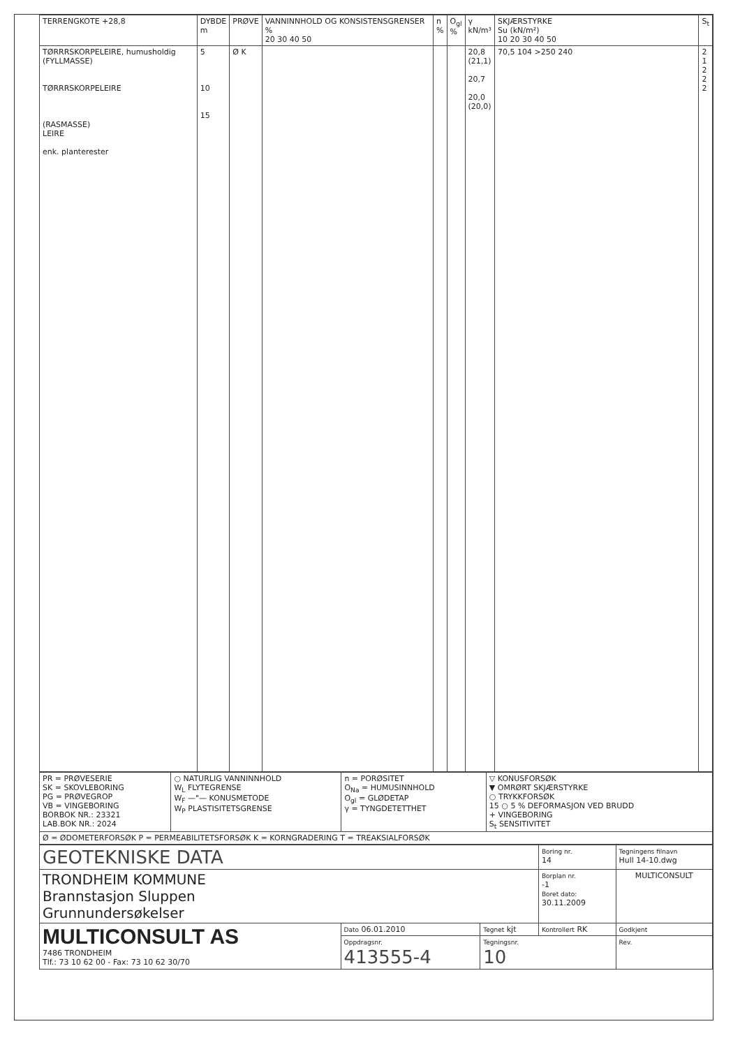| TERRENGKOTE +28,8 | DYBDE m | PRØVE | VANNINNHOLD OG KONSISTENSGRENSER % 20 30 40 50 | n % | O<sub>gl</sub> % | γ kN/m³ | SKJÆRSTYRKE Su (kN/m²) 10 20 30 40 50 | S<sub>t</sub> |
| TØRRRSKORPELEIRE, humusholdig (FYLLMASSE) TØRRRSKORPELEIRE (RASMASSE) LEIRE enk. planterester | 5 10 15 | Ø K | | | | 20,8 (21,1) 20,7 20,0 (20,0) | 70,5 104 >250 240 | 2 1 2 2 2 |
| PR = PRØVESERIE SK = SKOVLEBORING PG = PRØVEGROP VB = VINGEBORING BORBOK NR.: 23321 LAB.BOK NR.: 2024 | ○ NATURLIG VANNINNHOLD W<sub>L</sub> FLYTEGRENSE W<sub>F</sub> —"— KONUSMETODE W<sub>P</sub> PLASTISITETSGRENSE | n = PORØSITET O<sub>Na</sub> = HUMUSINNHOLD O<sub>gl</sub> = GLØDETAP γ = TYNGDETETTHET | ▽ KONUSFORSØK ▼ OMRØRT SKJÆRSTYRKE ○ TRYKKFORSØK 15 ○ 5 % DEFORMASJON VED BRUDD + VINGEBORING S<sub>t</sub> SENSITIVITET |
| Ø = ØDOMETERFORSØK P = PERMEABILITETSFORSØK K = KORNGRADERING T = TREAKSIALFORSØK | | | |
| GEOTEKNISKE DATA | | | Boring nr. 14 | Tegningens filnavn Hull 14-10.dwg |
| TRONDHEIM KOMMUNE Brannstasjon Sluppen Grunnundersøkelser | | | Borplan nr. -1 Boret dato: 30.11.2009 | MULTICONSULT |
| MULTICONSULT AS 7486 TRONDHEIM Tlf.: 73 10 62 00 - Fax: 73 10 62 30/70 | Dato 06.01.2010 | Tegnet kjt | Kontrollert RK | Godkjent |
| | Oppdragsnr. 413555-4 | Tegningsnr. 10 | | Rev. |